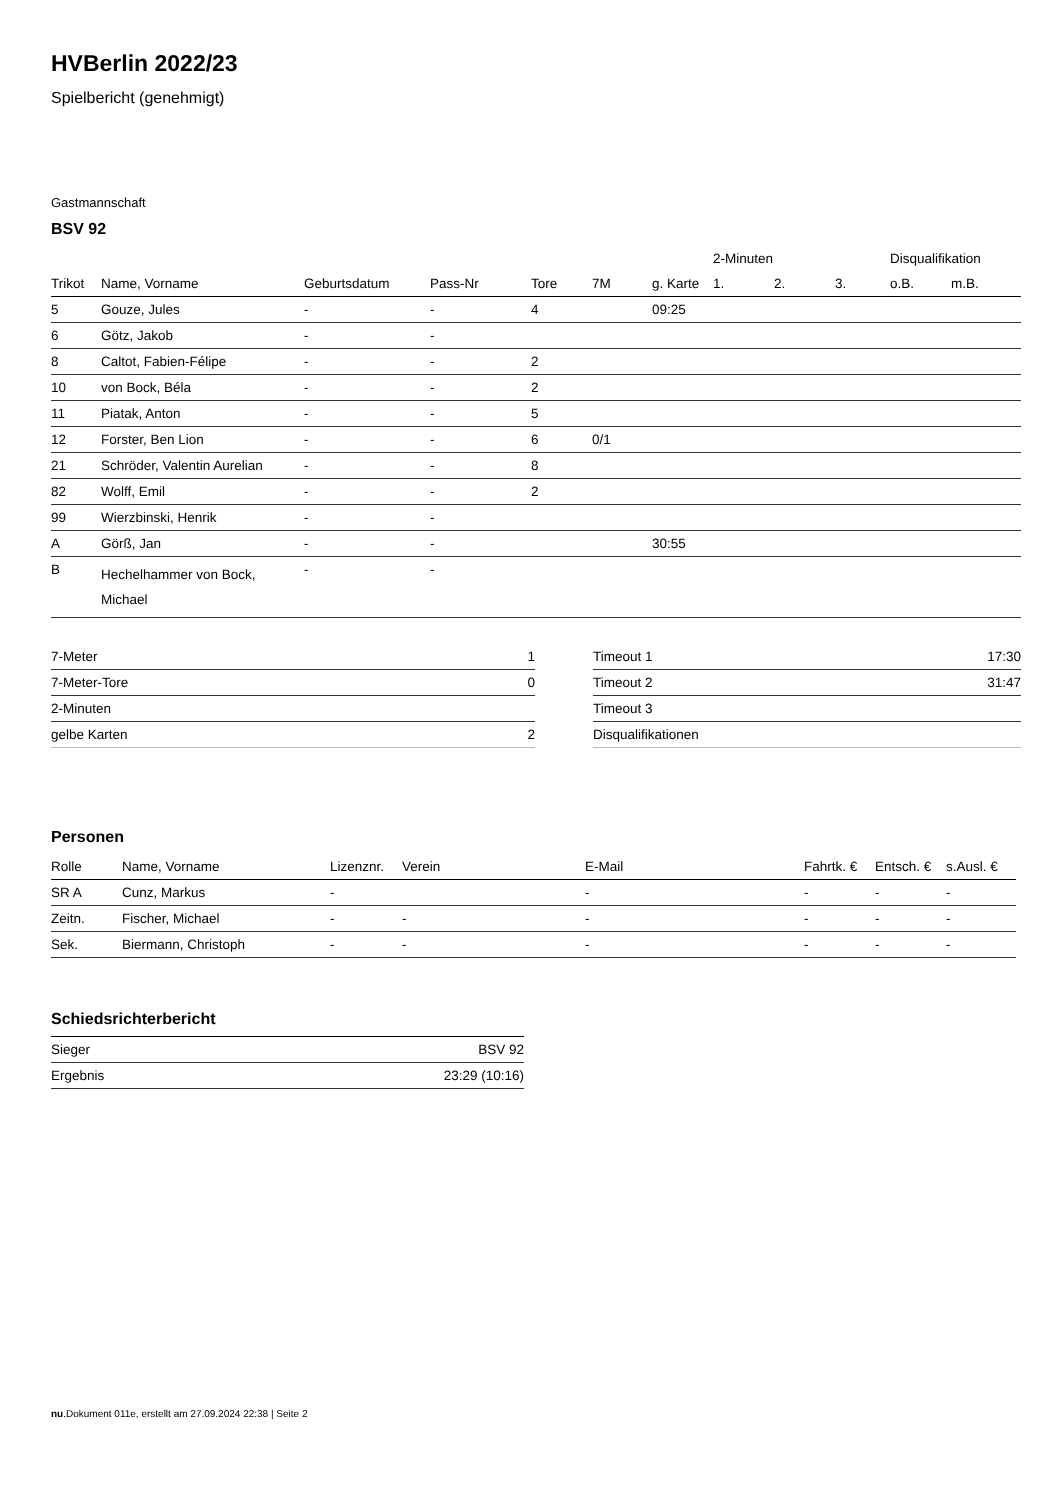HVBerlin 2022/23
Spielbericht (genehmigt)
Gastmannschaft
BSV 92
| | | | | | | | 2-Minuten | | | Disqualifikation | |
| --- | --- | --- | --- | --- | --- | --- | --- | --- | --- | --- | --- |
| Trikot | Name, Vorname | Geburtsdatum | Pass-Nr | Tore | 7M | g. Karte | 1. | 2. | 3. | o.B. | m.B. |
| 5 | Gouze, Jules | - | - | 4 | | 09:25 | | | | | |
| 6 | Götz, Jakob | - | - | | | | | | | | |
| 8 | Caltot, Fabien-Félipe | - | - | 2 | | | | | | | |
| 10 | von Bock, Béla | - | - | 2 | | | | | | | |
| 11 | Piatak, Anton | - | - | 5 | | | | | | | |
| 12 | Forster, Ben Lion | - | - | 6 | 0/1 | | | | | | |
| 21 | Schröder, Valentin Aurelian | - | - | 8 | | | | | | | |
| 82 | Wolff, Emil | - | - | 2 | | | | | | | |
| 99 | Wierzbinski, Henrik | - | - | | | | | | | | |
| A | Görß, Jan | - | - | | | 30:55 | | | | | |
| B | Hechelhammer von Bock, Michael | - | - | | | | | | | | |
| 7-Meter | 1 |
| 7-Meter-Tore | 0 |
| 2-Minuten | |
| gelbe Karten | 2 |
| Timeout 1 | 17:30 |
| Timeout 2 | 31:47 |
| Timeout 3 | |
| Disqualifikationen | |
Personen
| Rolle | Name, Vorname | Lizenznr. | Verein | E-Mail | Fahrtk. € | Entsch. € | s.Ausl. € |
| --- | --- | --- | --- | --- | --- | --- | --- |
| SR A | Cunz, Markus | - | | - | - | - | - |
| Zeitn. | Fischer, Michael | - | - | - | - | - | - |
| Sek. | Biermann, Christoph | - | - | - | - | - | - |
Schiedsrichterbericht
| Sieger | BSV 92 |
| Ergebnis | 23:29 (10:16) |
nu.Dokument 011e, erstellt am 27.09.2024 22:38 | Seite 2